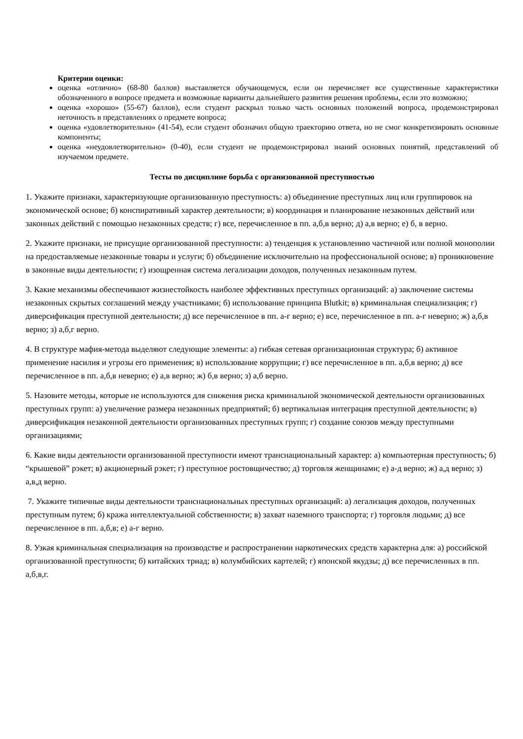Критерии оценки:
оценка «отлично» (68-80 баллов) выставляется обучающемуся, если он перечисляет все существенные характеристики обозначенного в вопросе предмета и возможные варианты дальнейшего развития решения проблемы, если это возможно;
оценка «хорошо» (55-67) баллов), если студент раскрыл только часть основных положений вопроса, продемонстрировал неточность в представлениях о предмете вопроса;
оценка «удовлетворительно» (41-54), если студент обозначил общую траекторию ответа, но не смог конкретизировать основные компоненты;
оценка «неудовлетворительно» (0-40), если студент не продемонстрировал знаний основных понятий, представлений об изучаемом предмете.
Тесты по дисциплине борьба с организованной преступностью
1. Укажите признаки, характеризующие организованную преступность: а) объединение преступных лиц или группировок на экономической основе; б) конспиративный характер деятельности; в) координация и планирование незаконных действий или законных действий с помощью незаконных средств; г) все, перечисленное в пп. а,б,в верно; д) а,в верно; е) б, в верно.
2. Укажите признаки, не присущие организованной преступности: а) тенденция к установлению частичной или полной монополии на предоставляемые незаконные товары и услуги; б) объединение исключительно на профессиональной основе; в) проникновение в законные виды деятельности; г) изощренная система легализации доходов, полученных незаконным путем.
3. Какие механизмы обеспечивают жизнестойкость наиболее эффективных преступных организаций: а) заключение системы незаконных скрытых соглашений между участниками; б) использование принципа Blutkit; в) криминальная специализация; г) диверсификация преступной деятельности; д) все перечисленное в пп. а-г верно; е) все, перечисленное в пп. а-г неверно; ж) а,б,в верно; з) а,б,г верно.
4. В структуре мафия-метода выделяют следующие элементы: а) гибкая сетевая организационная структура; б) активное применение насилия и угрозы его применения; в) использование коррупции; г) все перечисленное в пп. а,б,в верно; д) все перечисленное в пп. а,б,в неверно; е) а,в верно; ж) б,в верно; з) а,б верно.
5. Назовите методы, которые не используются для снижения риска криминальной экономической деятельности организованных преступных групп: а) увеличение размера незаконных предприятий; б) вертикальная интеграция преступной деятельности; в) диверсификация незаконной деятельности организованных преступных групп; г) создание союзов между преступными организациями;
6. Какие виды деятельности организованной преступности имеют транснациональный характер: а) компьютерная преступность; б) “крышевой” рэкет; в) акционерный рэкет; г) преступное ростовщичество; д) торговля женщинами; е) а-д верно; ж) а,д верно; з) а,в,д верно.
7. Укажите типичные виды деятельности транснациональных преступных организаций: а) легализация доходов, полученных преступным путем; б) кража интеллектуальной собственности; в) захват наземного транспорта; г) торговля людьми; д) все перечисленное в пп. а,б,в; е) а-г верно.
8. Узкая криминальная специализация на производстве и распространении наркотических средств характерна для: а) российской организованной преступности; б) китайских триад; в) колумбийских картелей; г) японской якудзы; д) все перечисленных в пп. а,б,в,г.